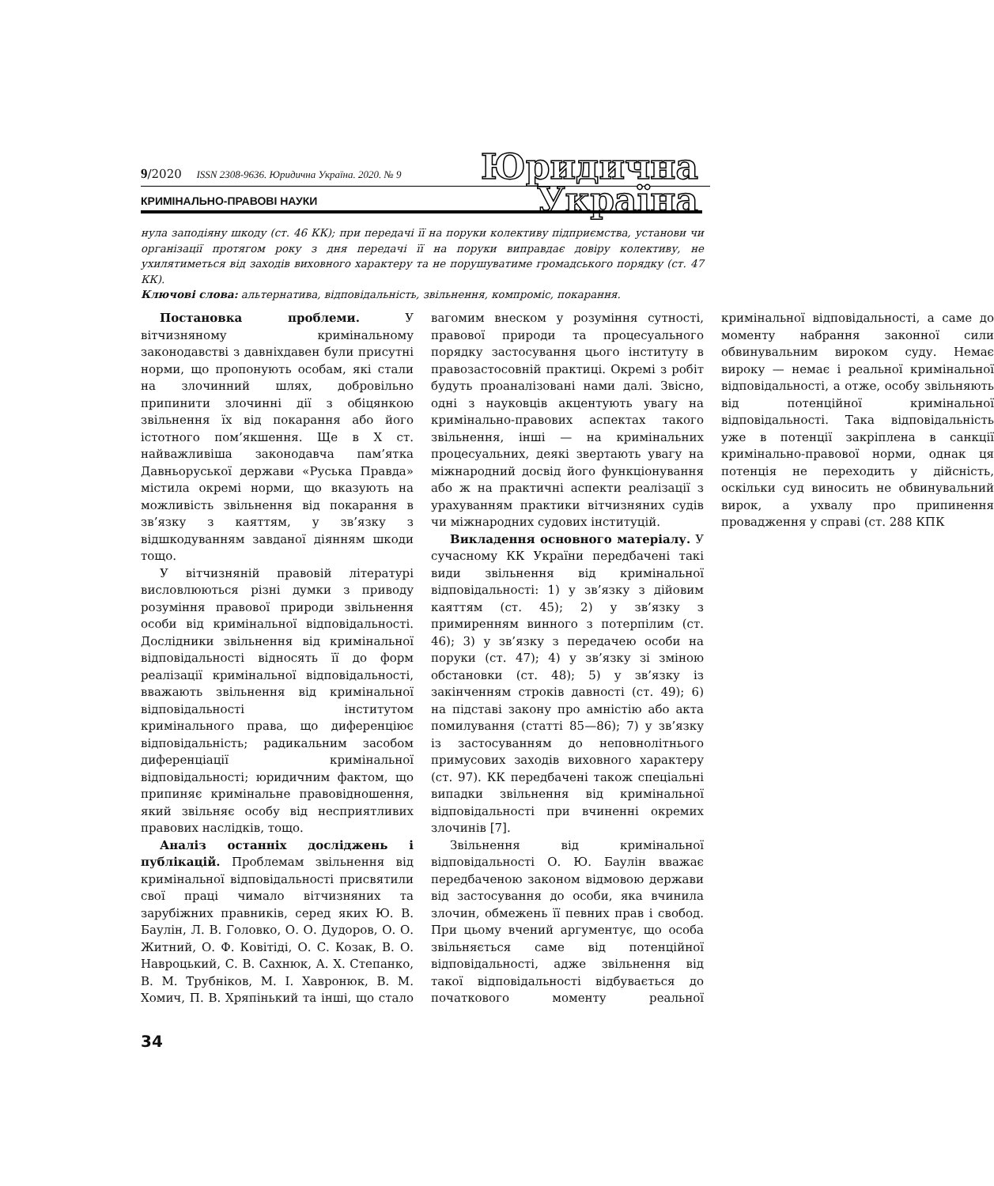9/2020 ISSN 2308-9636. Юридична Україна. 2020. № 9
КРИМІНАЛЬНО-ПРАВОВІ НАУКИ
Юридична
Україна
нула заподіяну шкоду (ст. 46 КК); при передачі її на поруки колективу підприємства, установи чи організації протягом року з дня передачі її на поруки виправдає довіру колективу, не ухилятиметься від заходів виховного характеру та не порушуватиме громадського порядку (ст. 47 КК).
Ключові слова: альтернатива, відповідальність, звільнення, компроміс, покарання.
Постановка проблеми. У вітчизняному кримінальному законодавстві з давніхдавен були присутні норми, що пропонують особам, які стали на злочинний шлях, добровільно припинити злочинні дії з обіцянкою звільнення їх від покарання або його істотного пом’якшення. Ще в X ст. найважливіша законодавча пам’ятка Давньоруської держави «Руська Правда» містила окремі норми, що вказують на можливість звільнення від покарання в зв’язку з каяттям, у зв’язку з відшкодуванням завданої діянням шкоди тощо.
У вітчизняній правовій літературі висловлюються різні думки з приводу розуміння правової природи звільнення особи від кримінальної відповідальності. Дослідники звільнення від кримінальної відповідальності відносять її до форм реалізації кримінальної відповідальності, вважають звільнення від кримінальної відповідальності інститутом кримінального права, що диференціює відповідальність; радикальним засобом диференціації кримінальної відповідальності; юридичним фактом, що припиняє кримінальне правовідношення, який звільняє особу від несприятливих правових наслідків, тощо.
Аналіз останніх досліджень і публікацій. Проблемам звільнення від кримінальної відповідальності присвятили свої праці чимало вітчизняних та зарубіжних правників, серед яких Ю. В. Баулін, Л. В. Головко, О. О. Дудоров, О. О. Житний, О. Ф. Ковітіді, О. С. Козак, В. О. Навроцький, С. В. Сахнюк, А. Х. Степанко, В. М. Трубніков, М. І. Хавронюк, В. М. Хомич, П. В. Хряпінький та інші, що стало вагомим внеском у розуміння сутності, правової природи та процесуального порядку застосування цього інституту в правозастосовній практиці. Окремі з робіт будуть проаналізовані нами далі. Звісно, одні з науковців акцентують увагу на кримінально-правових аспектах такого звільнення, інші — на кримінальних процесуальних, деякі звертають увагу на міжнародний досвід його функціонування або ж на практичні аспекти реалізації з урахуванням практики вітчизняних судів чи міжнародних судових інституцій.
Викладення основного матеріалу. У сучасному КК України передбачені такі види звільнення від кримінальної відповідальності: 1) у зв’язку з дійовим каяттям (ст. 45); 2) у зв’язку з примиренням винного з потерпілим (ст. 46); 3) у зв’язку з передачею особи на поруки (ст. 47); 4) у зв’язку зі зміною обстановки (ст. 48); 5) у зв’язку із закінченням строків давності (ст. 49); 6) на підставі закону про амністію або акта помилування (статті 85—86); 7) у зв’язку із застосуванням до неповнолітнього примусових заходів виховного характеру (ст. 97). КК передбачені також спеціальні випадки звільнення від кримінальної відповідальності при вчиненні окремих злочинів [7].
Звільнення від кримінальної відповідальності О. Ю. Баулін вважає передбаченою законом відмовою держави від застосування до особи, яка вчинила злочин, обмежень її певних прав і свобод. При цьому вчений аргументує, що особа звільняється саме від потенційної відповідальності, адже звільнення від такої відповідальності відбувається до початкового моменту реальної кримінальної відповідальності, а саме до моменту набрання законної сили обвинувальним вироком суду. Немає вироку — немає і реальної кримінальної відповідальності, а отже, особу звільняють від потенційної кримінальної відповідальності. Така відповідальність уже в потенції закріплена в санкції кримінально-правової норми, однак ця потенція не переходить у дійсність, оскільки суд виносить не обвинувальний вирок, а ухвалу про припинення провадження у справі (ст. 288 КПК
34